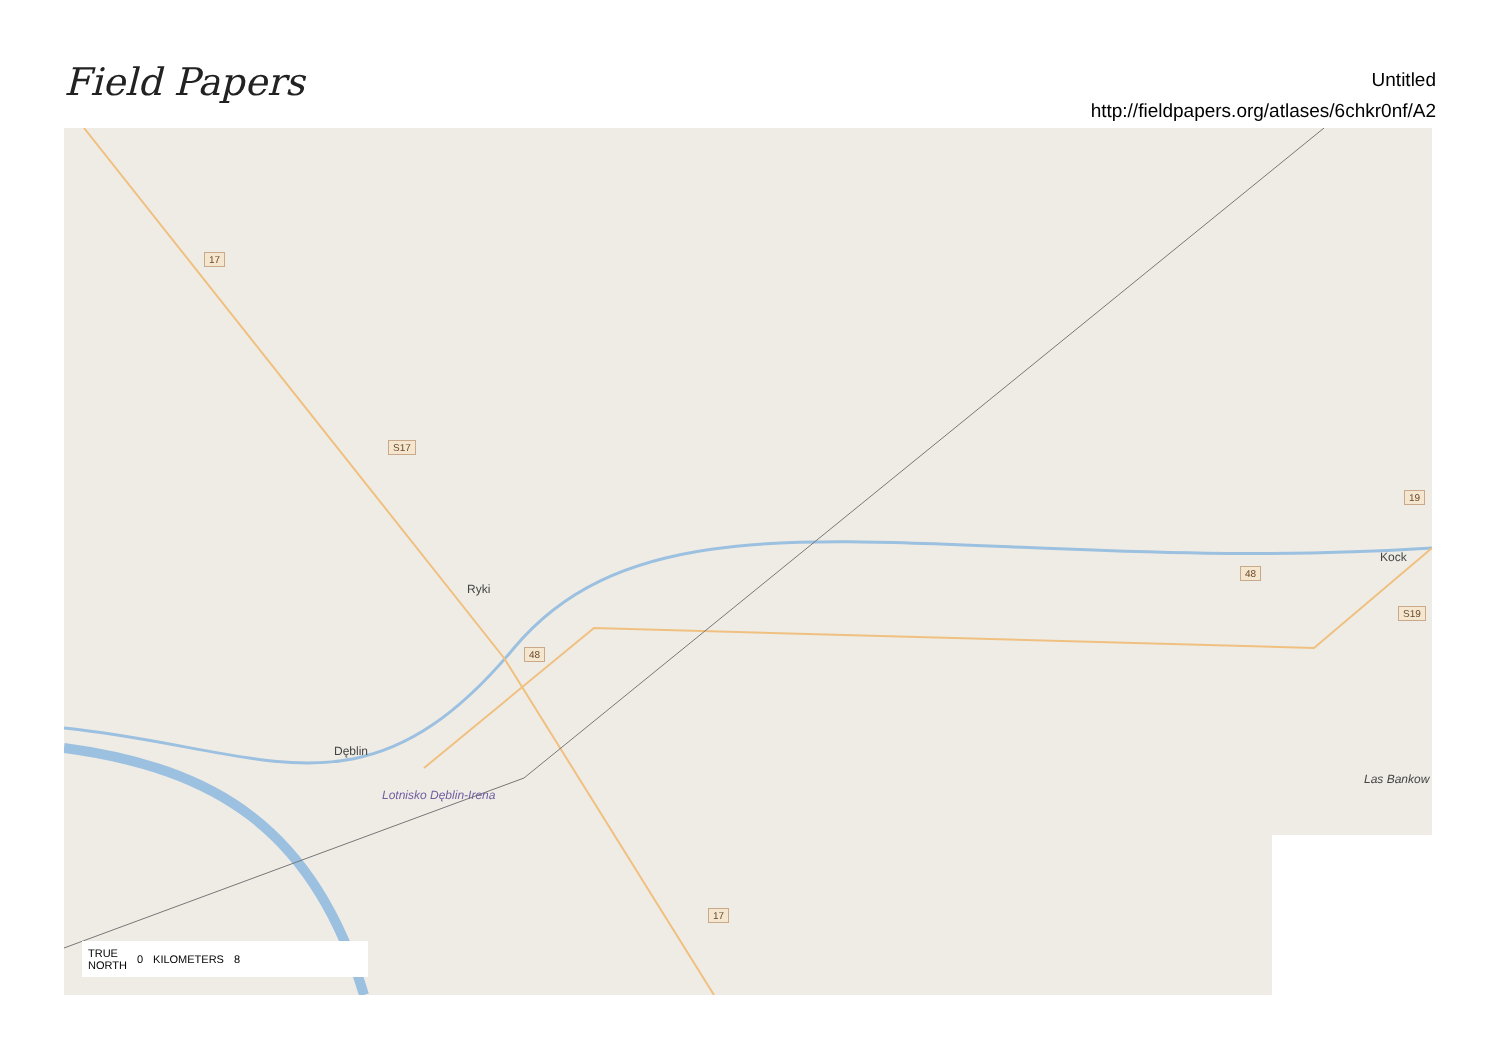Field Papers
Untitled
http://fieldpapers.org/atlases/6chkr0nf/A2
17
S17
Ryki
48
Dęblin
Lotnisko Dęblin-Irena
48
Kock
19
S19
Las Bankow
17
TRUE
NORTH 0 KILOMETERS 8